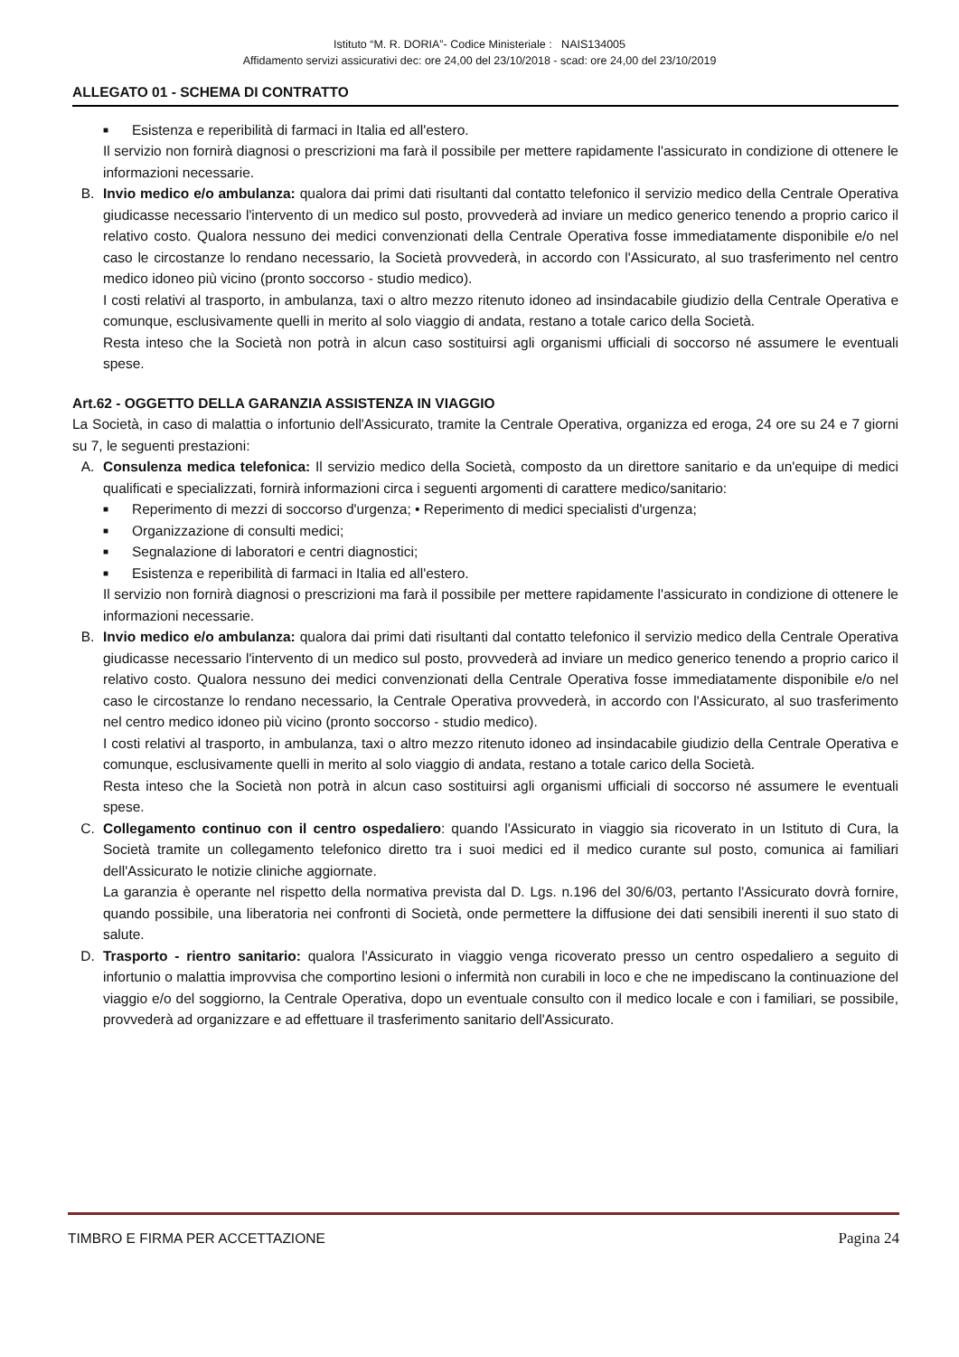Istituto “M. R. DORIA”- Codice Ministeriale : NAIS134005
Affidamento servizi assicurativi dec: ore 24,00 del 23/10/2018 - scad: ore 24,00 del 23/10/2019
ALLEGATO 01 - SCHEMA DI CONTRATTO
■ Esistenza e reperibilità di farmaci in Italia ed all'estero.
Il servizio non fornirà diagnosi o prescrizioni ma farà il possibile per mettere rapidamente l'assicurato in condizione di ottenere le informazioni necessarie.
B. Invio medico e/o ambulanza: qualora dai primi dati risultanti dal contatto telefonico il servizio medico della Centrale Operativa giudicasse necessario l'intervento di un medico sul posto, provvederà ad inviare un medico generico tenendo a proprio carico il relativo costo. Qualora nessuno dei medici convenzionati della Centrale Operativa fosse immediatamente disponibile e/o nel caso le circostanze lo rendano necessario, la Società provvederà, in accordo con l'Assicurato, al suo trasferimento nel centro medico idoneo più vicino (pronto soccorso - studio medico).
I costi relativi al trasporto, in ambulanza, taxi o altro mezzo ritenuto idoneo ad insindacabile giudizio della Centrale Operativa e comunque, esclusivamente quelli in merito al solo viaggio di andata, restano a totale carico della Società.
Resta inteso che la Società non potrà in alcun caso sostituirsi agli organismi ufficiali di soccorso né assumere le eventuali spese.
Art.62 - OGGETTO DELLA GARANZIA ASSISTENZA IN VIAGGIO
La Società, in caso di malattia o infortunio dell'Assicurato, tramite la Centrale Operativa, organizza ed eroga, 24 ore su 24 e 7 giorni su 7, le seguenti prestazioni:
A. Consulenza medica telefonica: Il servizio medico della Società, composto da un direttore sanitario e da un'equipe di medici qualificati e specializzati, fornirà informazioni circa i seguenti argomenti di carattere medico/sanitario:
■ Reperimento di mezzi di soccorso d'urgenza; • Reperimento di medici specialisti d'urgenza;
■ Organizzazione di consulti medici;
■ Segnalazione di laboratori e centri diagnostici;
■ Esistenza e reperibilità di farmaci in Italia ed all'estero.
Il servizio non fornirà diagnosi o prescrizioni ma farà il possibile per mettere rapidamente l'assicurato in condizione di ottenere le informazioni necessarie.
B. Invio medico e/o ambulanza: qualora dai primi dati risultanti dal contatto telefonico il servizio medico della Centrale Operativa giudicasse necessario l'intervento di un medico sul posto, provvederà ad inviare un medico generico tenendo a proprio carico il relativo costo. Qualora nessuno dei medici convenzionati della Centrale Operativa fosse immediatamente disponibile e/o nel caso le circostanze lo rendano necessario, la Centrale Operativa provvederà, in accordo con l'Assicurato, al suo trasferimento nel centro medico idoneo più vicino (pronto soccorso - studio medico).
I costi relativi al trasporto, in ambulanza, taxi o altro mezzo ritenuto idoneo ad insindacabile giudizio della Centrale Operativa e comunque, esclusivamente quelli in merito al solo viaggio di andata, restano a totale carico della Società.
Resta inteso che la Società non potrà in alcun caso sostituirsi agli organismi ufficiali di soccorso né assumere le eventuali spese.
C. Collegamento continuo con il centro ospedaliero: quando l'Assicurato in viaggio sia ricoverato in un Istituto di Cura, la Società tramite un collegamento telefonico diretto tra i suoi medici ed il medico curante sul posto, comunica ai familiari dell'Assicurato le notizie cliniche aggiornate.
La garanzia è operante nel rispetto della normativa prevista dal D. Lgs. n.196 del 30/6/03, pertanto l'Assicurato dovrà fornire, quando possibile, una liberatoria nei confronti di Società, onde permettere la diffusione dei dati sensibili inerenti il suo stato di salute.
D. Trasporto - rientro sanitario: qualora l'Assicurato in viaggio venga ricoverato presso un centro ospedaliero a seguito di infortunio o malattia improvvisa che comportino lesioni o infermità non curabili in loco e che ne impediscano la continuazione del viaggio e/o del soggiorno, la Centrale Operativa, dopo un eventuale consulto con il medico locale e con i familiari, se possibile, provvederà ad organizzare e ad effettuare il trasferimento sanitario dell'Assicurato.
TIMBRO E FIRMA PER ACCETTAZIONE Pagina 24